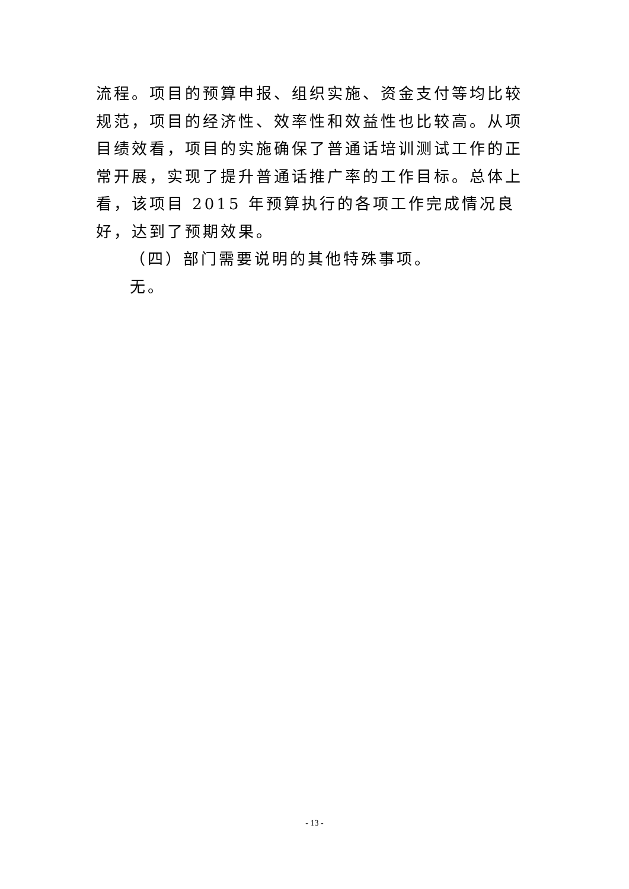流程。项目的预算申报、组织实施、资金支付等均比较规范，项目的经济性、效率性和效益性也比较高。从项目绩效看，项目的实施确保了普通话培训测试工作的正常开展，实现了提升普通话推广率的工作目标。总体上看，该项目 2015 年预算执行的各项工作完成情况良好，达到了预期效果。
（四）部门需要说明的其他特殊事项。
无。
- 13 -